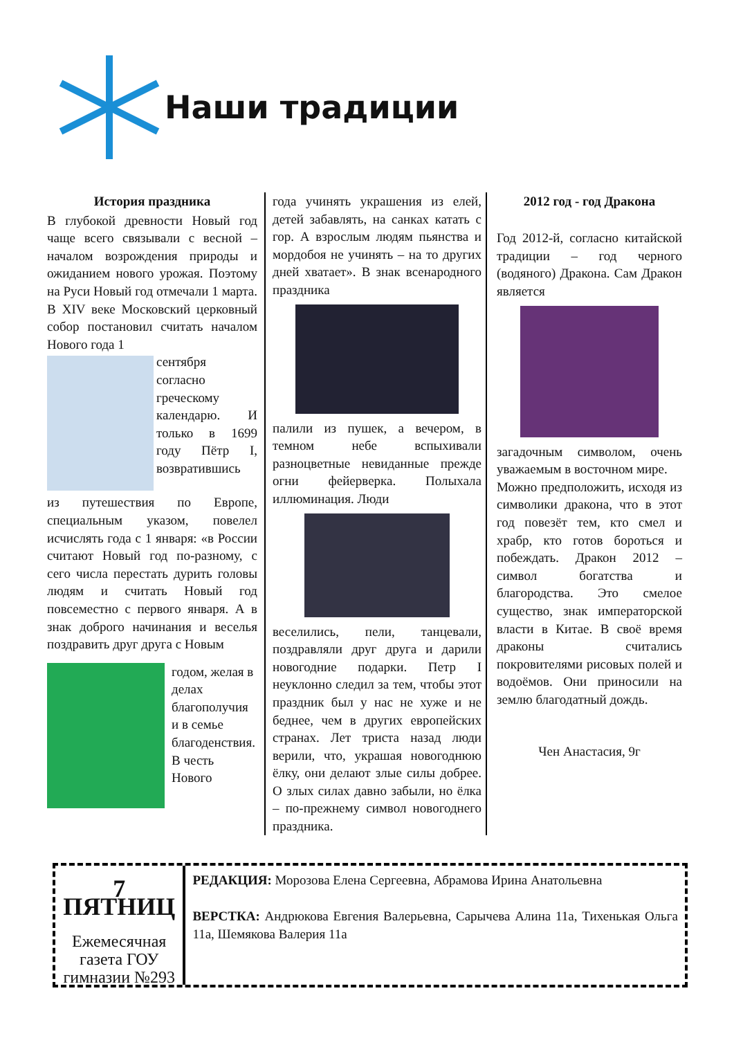Наши традиции
История праздника
В глубокой древности Новый год чаще всего связывали с весной – началом возрождения природы и ожиданием нового урожая. Поэтому на Руси Новый год отмечали 1 марта. В XIV веке Московский церковный собор постановил считать началом Нового года 1
сентября согласно греческому календарю. И только в 1699 году Пётр I, возвратившись
из путешествия по Европе, специальным указом, повелел исчислять года с 1 января: «в России считают Новый год по-разному, с сего числа перестать дурить головы людям и считать Новый год повсеместно с первого января. А в знак доброго начинания и веселья поздравить друг друга с Новым
годом, желая в делах благополучия и в семье благоденствия. В честь Нового
года учинять украшения из елей, детей забавлять, на санках катать с гор. А взрослым людям пьянства и мордобоя не учинять – на то других дней хватает». В знак всенародного праздника
палили из пушек, а вечером, в темном небе вспыхивали разноцветные невиданные прежде огни фейерверка. Полыхала иллюминация. Люди
веселились, пели, танцевали, поздравляли друг друга и дарили новогодние подарки. Петр I неуклонно следил за тем, чтобы этот праздник был у нас не хуже и не беднее, чем в других европейских странах. Лет триста назад люди верили, что, украшая новогоднюю ёлку, они делают злые силы добрее. О злых силах давно забыли, но ёлка – по-прежнему символ новогоднего праздника.
2012 год - год Дракона
Год 2012-й, согласно китайской традиции – год черного (водяного) Дракона. Сам Дракон является
загадочным символом, очень уважаемым в восточном мире.
Можно предположить, исходя из символики дракона, что в этот год повезёт тем, кто смел и храбр, кто готов бороться и побеждать. Дракон 2012 – символ богатства и благородства. Это смелое существо, знак императорской власти в Китае. В своё время драконы считались покровителями рисовых полей и водоёмов. Они приносили на землю благодатный дождь.
Чен Анастасия, 9г
7 ПЯТНИЦ
Ежемесячная газета ГОУ гимназии №293
РЕДАКЦИЯ: Морозова Елена Сергеевна, Абрамова Ирина Анатольевна
ВЕРСТКА: Андрюкова Евгения Валерьевна, Сарычева Алина 11а, Тихенькая Ольга 11а, Шемякова Валерия 11а